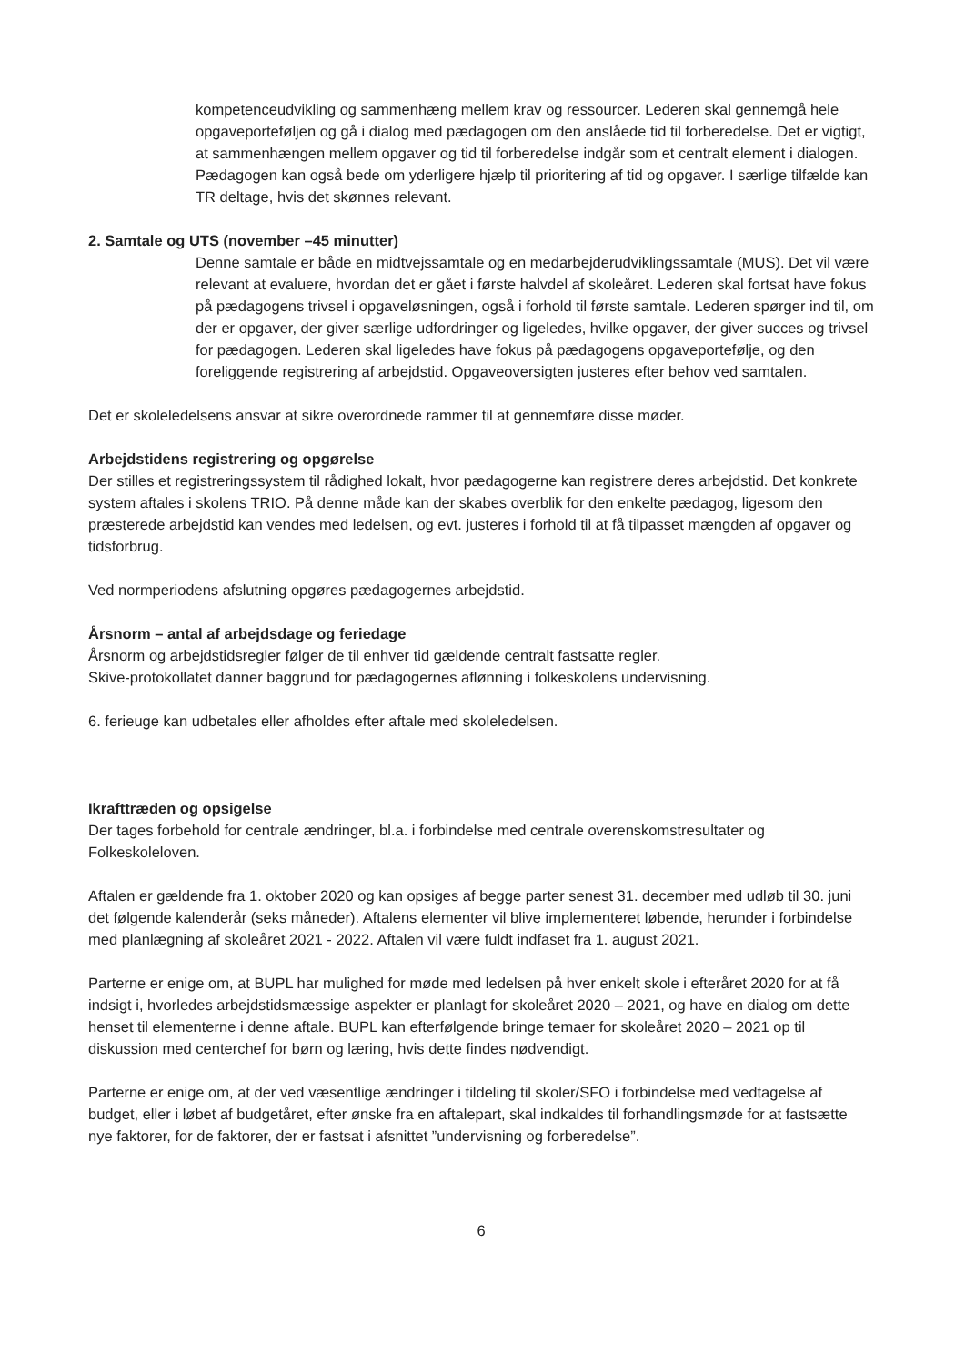kompetenceudvikling og sammenhæng mellem krav og ressourcer. Lederen skal gennemgå hele opgaveporteføljen og gå i dialog med pædagogen om den anslåede tid til forberedelse. Det er vigtigt, at sammenhængen mellem opgaver og tid til forberedelse indgår som et centralt element i dialogen. Pædagogen kan også bede om yderligere hjælp til prioritering af tid og opgaver. I særlige tilfælde kan TR deltage, hvis det skønnes relevant.
2. Samtale og UTS (november –45 minutter)
Denne samtale er både en midtvejssamtale og en medarbejderudviklingssamtale (MUS). Det vil være relevant at evaluere, hvordan det er gået i første halvdel af skoleåret. Lederen skal fortsat have fokus på pædagogens trivsel i opgaveløsningen, også i forhold til første samtale. Lederen spørger ind til, om der er opgaver, der giver særlige udfordringer og ligeledes, hvilke opgaver, der giver succes og trivsel for pædagogen. Lederen skal ligeledes have fokus på pædagogens opgaveportefølje, og den foreliggende registrering af arbejdstid. Opgaveoversigten justeres efter behov ved samtalen.
Det er skoleledelsens ansvar at sikre overordnede rammer til at gennemføre disse møder.
Arbejdstidens registrering og opgørelse
Der stilles et registreringssystem til rådighed lokalt, hvor pædagogerne kan registrere deres arbejdstid. Det konkrete system aftales i skolens TRIO. På denne måde kan der skabes overblik for den enkelte pædagog, ligesom den præsterede arbejdstid kan vendes med ledelsen, og evt. justeres i forhold til at få tilpasset mængden af opgaver og tidsforbrug.
Ved normperiodens afslutning opgøres pædagogernes arbejdstid.
Årsnorm – antal af arbejdsdage og feriedage
Årsnorm og arbejdstidsregler følger de til enhver tid gældende centralt fastsatte regler.
Skive-protokollatet danner baggrund for pædagogernes aflønning i folkeskolens undervisning.
6. ferieuge kan udbetales eller afholdes efter aftale med skoleledelsen.
Ikrafttræden og opsigelse
Der tages forbehold for centrale ændringer, bl.a. i forbindelse med centrale overenskomstresultater og Folkeskoleloven.
Aftalen er gældende fra 1. oktober 2020 og kan opsiges af begge parter senest 31. december med udløb til 30. juni det følgende kalenderår (seks måneder). Aftalens elementer vil blive implementeret løbende, herunder i forbindelse med planlægning af skoleåret 2021 - 2022. Aftalen vil være fuldt indfaset fra 1. august 2021.
Parterne er enige om, at BUPL har mulighed for møde med ledelsen på hver enkelt skole i efteråret 2020 for at få indsigt i, hvorledes arbejdstidsmæssige aspekter er planlagt for skoleåret 2020 – 2021, og have en dialog om dette henset til elementerne i denne aftale. BUPL kan efterfølgende bringe temaer for skoleåret 2020 – 2021 op til diskussion med centerchef for børn og læring, hvis dette findes nødvendigt.
Parterne er enige om, at der ved væsentlige ændringer i tildeling til skoler/SFO i forbindelse med vedtagelse af budget, eller i løbet af budgetåret, efter ønske fra en aftalepart, skal indkaldes til forhandlingsmøde for at fastsætte nye faktorer, for de faktorer, der er fastsat i afsnittet ”undervisning og forberedelse”.
6